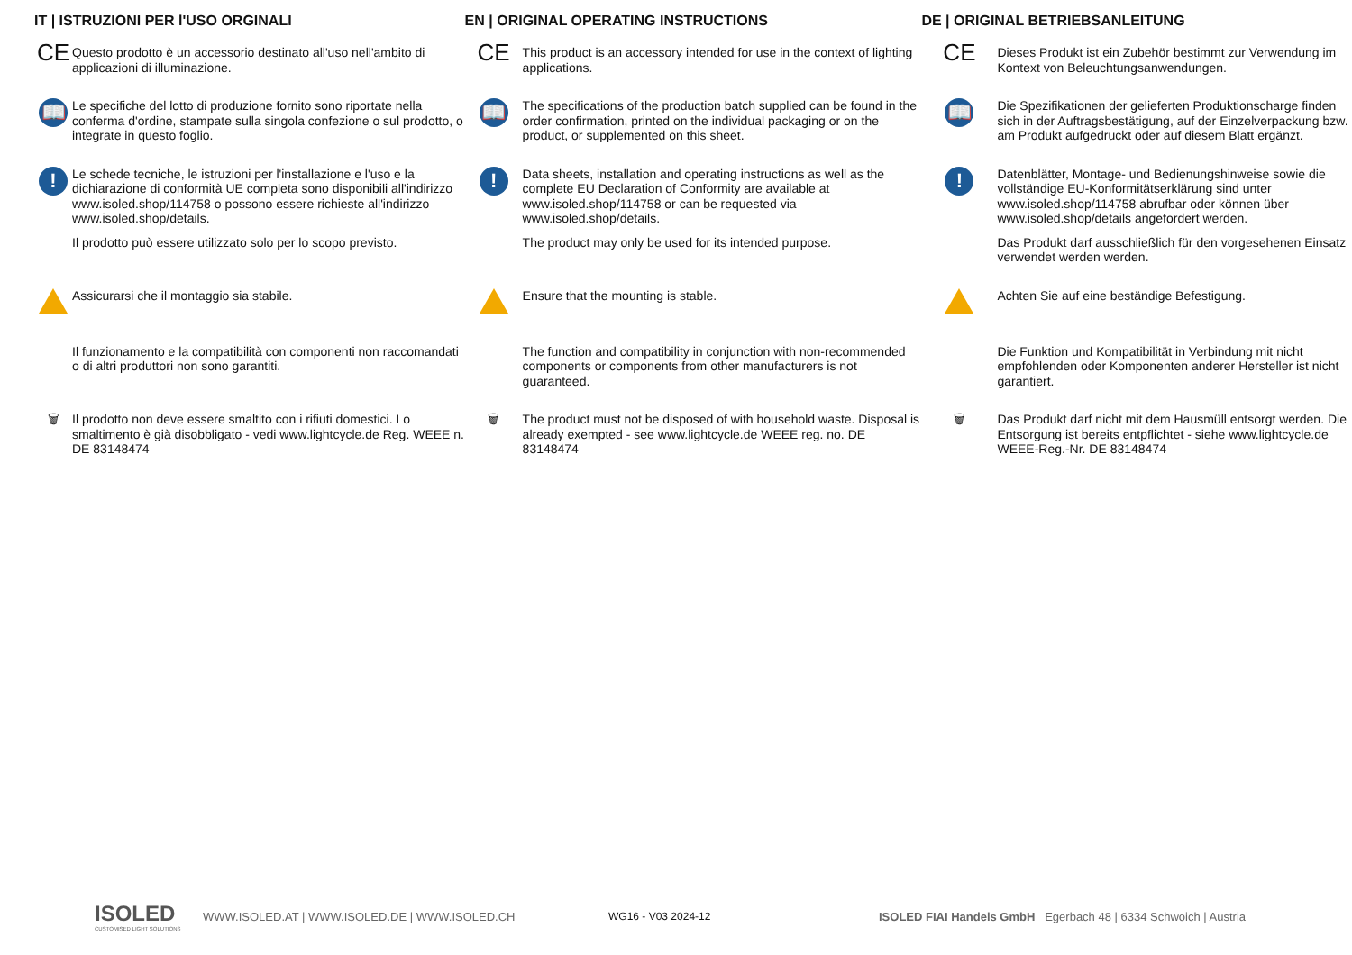IT | ISTRUZIONI PER l'USO ORGINALI
CE
Questo prodotto è un accessorio destinato all'uso nell'ambito di applicazioni di illuminazione.
📖
Le specifiche del lotto di produzione fornito sono riportate nella conferma d'ordine, stampate sulla singola confezione o sul prodotto, o integrate in questo foglio.
!
Le schede tecniche, le istruzioni per l'installazione e l'uso e la dichiarazione di conformità UE completa sono disponibili all'indirizzo www.isoled.shop/114758 o possono essere richieste all'indirizzo www.isoled.shop/details.
Il prodotto può essere utilizzato solo per lo scopo previsto.
Assicurarsi che il montaggio sia stabile.
Il funzionamento e la compatibilità con componenti non raccomandati o di altri produttori non sono garantiti.
🗑 Il prodotto non deve essere smaltito con i rifiuti domestici. Lo smaltimento è già disobbligato - vedi www.lightcycle.de Reg. WEEE n. DE 83148474
EN | ORIGINAL OPERATING INSTRUCTIONS
CE
This product is an accessory intended for use in the context of lighting applications.
📖
The specifications of the production batch supplied can be found in the order confirmation, printed on the individual packaging or on the product, or supplemented on this sheet.
!
Data sheets, installation and operating instructions as well as the complete EU Declaration of Conformity are available at www.isoled.shop/114758 or can be requested via www.isoled.shop/details.
The product may only be used for its intended purpose.
Ensure that the mounting is stable.
The function and compatibility in conjunction with non-recommended components or components from other manufacturers is not guaranteed.
🗑 The product must not be disposed of with household waste. Disposal is already exempted - see www.lightcycle.de WEEE reg. no. DE 83148474
DE | ORIGINAL BETRIEBSANLEITUNG
CE
Dieses Produkt ist ein Zubehör bestimmt zur Verwendung im Kontext von Beleuchtungsanwendungen.
📖
Die Spezifikationen der gelieferten Produktionscharge finden sich in der Auftragsbestätigung, auf der Einzelverpackung bzw. am Produkt aufgedruckt oder auf diesem Blatt ergänzt.
!
Datenblätter, Montage- und Bedienungshinweise sowie die vollständige EU-Konformitätserklärung sind unter www.isoled.shop/114758 abrufbar oder können über www.isoled.shop/details angefordert werden.
Das Produkt darf ausschließlich für den vorgesehenen Einsatz verwendet werden werden.
Achten Sie auf eine beständige Befestigung.
Die Funktion und Kompatibilität in Verbindung mit nicht empfohlenden oder Komponenten anderer Hersteller ist nicht garantiert.
🗑 Das Produkt darf nicht mit dem Hausmüll entsorgt werden. Die Entsorgung ist bereits entpflichtet - siehe www.lightcycle.de WEEE-Reg.-Nr. DE 83148474
ISOLED
CUSTOMISED LIGHT SOLUTIONS
WWW.ISOLED.AT | WWW.ISOLED.DE | WWW.ISOLED.CH WG16 - V03 2024-12
ISOLED FIAI Handels GmbH Egerbach 48 | 6334 Schwoich | Austria